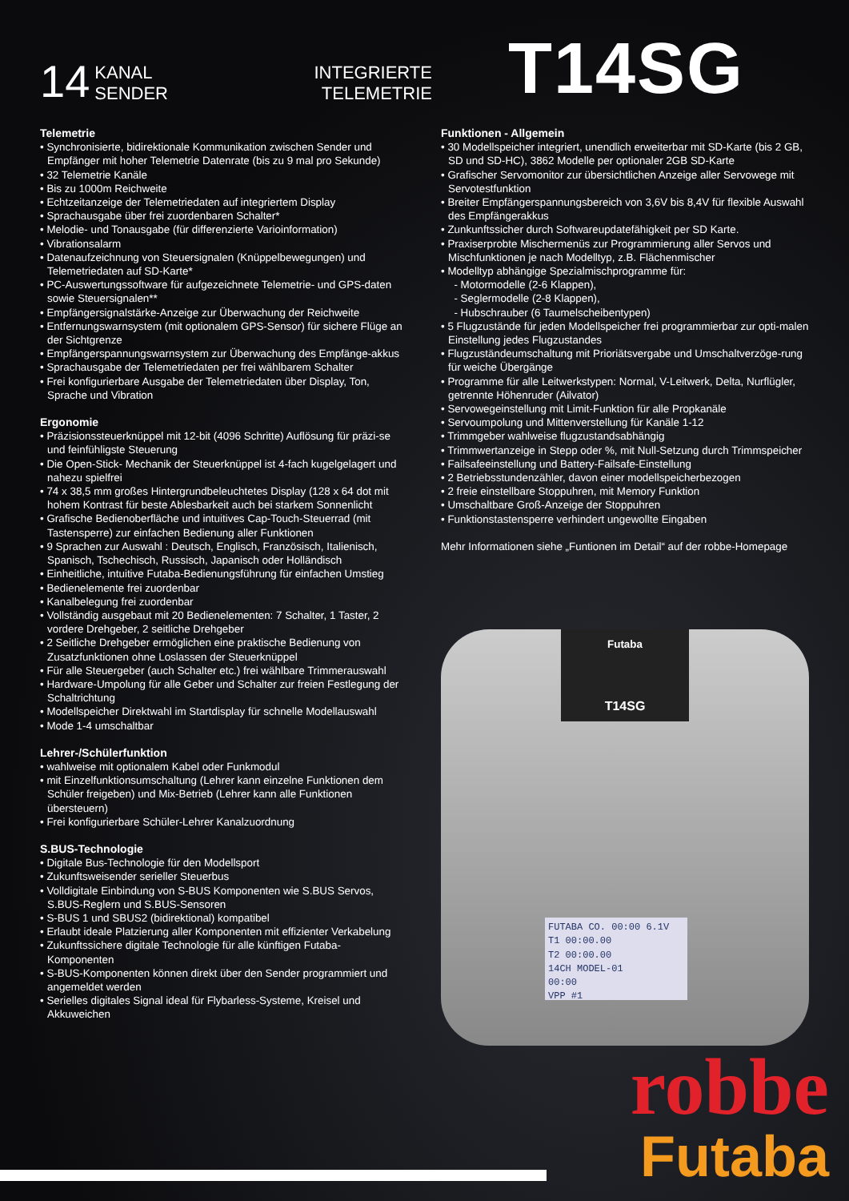14
KANAL
SENDER
INTEGRIERTE
TELEMETRIE
T14SG
Telemetrie
• Synchronisierte, bidirektionale Kommunikation zwischen Sender und Empfänger mit hoher Telemetrie Datenrate (bis zu 9 mal pro Sekunde)
• 32 Telemetrie Kanäle
• Bis zu 1000m Reichweite
• Echtzeitanzeige der Telemetriedaten auf integriertem Display
• Sprachausgabe über frei zuordenbaren Schalter*
• Melodie- und Tonausgabe (für differenzierte Varioinformation)
• Vibrationsalarm
• Datenaufzeichnung von Steuersignalen (Knüppelbewegungen) und Telemetriedaten auf SD-Karte*
• PC-Auswertungssoftware für aufgezeichnete Telemetrie- und GPS-daten sowie Steuersignalen**
• Empfängersignalstärke-Anzeige zur Überwachung der Reichweite
• Entfernungswarnsystem (mit optionalem GPS-Sensor) für sichere Flüge an der Sichtgrenze
• Empfängerspannungswarnsystem zur Überwachung des Empfänge-akkus
• Sprachausgabe der Telemetriedaten per frei wählbarem Schalter
• Frei konfigurierbare Ausgabe der Telemetriedaten über Display, Ton, Sprache und Vibration
Ergonomie
• Präzisionssteuerknüppel mit 12-bit (4096 Schritte) Auflösung für präzi-se und feinfühligste Steuerung
• Die Open-Stick- Mechanik der Steuerknüppel ist 4-fach kugelgelagert und nahezu spielfrei
• 74 x 38,5 mm großes Hintergrundbeleuchtetes Display (128 x 64 dot mit hohem Kontrast für beste Ablesbarkeit auch bei starkem Sonnenlicht
• Grafische Bedienoberfläche und intuitives Cap-Touch-Steuerrad (mit Tastensperre) zur einfachen Bedienung aller Funktionen
• 9 Sprachen zur Auswahl : Deutsch, Englisch, Französisch, Italienisch, Spanisch, Tschechisch, Russisch, Japanisch oder Holländisch
• Einheitliche, intuitive Futaba-Bedienungsführung für einfachen Umstieg
• Bedienelemente frei zuordenbar
• Kanalbelegung frei zuordenbar
• Vollständig ausgebaut mit 20 Bedienelementen: 7 Schalter, 1 Taster, 2 vordere Drehgeber, 2 seitliche Drehgeber
• 2 Seitliche Drehgeber ermöglichen eine praktische Bedienung von Zusatzfunktionen ohne Loslassen der Steuerknüppel
• Für alle Steuergeber (auch Schalter etc.) frei wählbare Trimmerauswahl
• Hardware-Umpolung für alle Geber und Schalter zur freien Festlegung der Schaltrichtung
• Modellspeicher Direktwahl im Startdisplay für schnelle Modellauswahl
• Mode 1-4 umschaltbar
Lehrer-/Schülerfunktion
• wahlweise mit optionalem Kabel oder Funkmodul
• mit Einzelfunktionsumschaltung (Lehrer kann einzelne Funktionen dem Schüler freigeben) und Mix-Betrieb (Lehrer kann alle Funktionen übersteuern)
• Frei konfigurierbare Schüler-Lehrer Kanalzuordnung
S.BUS-Technologie
• Digitale Bus-Technologie für den Modellsport
• Zukunftsweisender serieller Steuerbus
• Volldigitale Einbindung von S-BUS Komponenten wie S.BUS Servos, S.BUS-Reglern und S.BUS-Sensoren
• S-BUS 1 und SBUS2 (bidirektional) kompatibel
• Erlaubt ideale Platzierung aller Komponenten mit effizienter Verkabelung
• Zukunftssichere digitale Technologie für alle künftigen Futaba-Komponenten
• S-BUS-Komponenten können direkt über den Sender programmiert und angemeldet werden
• Serielles digitales Signal ideal für Flybarless-Systeme, Kreisel und Akkuweichen
Funktionen - Allgemein
• 30 Modellspeicher integriert, unendlich erweiterbar mit SD-Karte (bis 2 GB, SD und SD-HC), 3862 Modelle per optionaler 2GB SD-Karte
• Grafischer Servomonitor zur übersichtlichen Anzeige aller Servowege mit Servotestfunktion
• Breiter Empfängerspannungsbereich von 3,6V bis 8,4V für flexible Auswahl des Empfängerakkus
• Zunkunftssicher durch Softwareupdatefähigkeit per SD Karte.
• Praxiserprobte Mischermenüs zur Programmierung aller Servos und Mischfunktionen je nach Modelltyp, z.B. Flächenmischer
• Modelltyp abhängige Spezialmischprogramme für:
- Motormodelle (2-6 Klappen),
- Seglermodelle (2-8 Klappen),
- Hubschrauber (6 Taumelscheibentypen)
• 5 Flugzustände für jeden Modellspeicher frei programmierbar zur opti-malen Einstellung jedes Flugzustandes
• Flugzuständeumschaltung mit Prioriätsvergabe und Umschaltverzöge-rung für weiche Übergänge
• Programme für alle Leitwerkstypen: Normal, V-Leitwerk, Delta, Nurflügler, getrennte Höhenruder (Ailvator)
• Servowegeinstellung mit Limit-Funktion für alle Propkanäle
• Servoumpolung und Mittenverstellung für Kanäle 1-12
• Trimmgeber wahlweise flugzustandsabhängig
• Trimmwertanzeige in Stepp oder %, mit Null-Setzung durch Trimmspeicher
• Failsafeeinstellung und Battery-Failsafe-Einstellung
• 2 Betriebsstundenzähler, davon einer modellspeicherbezogen
• 2 freie einstellbare Stoppuhren, mit Memory Funktion
• Umschaltbare Groß-Anzeige der Stoppuhren
• Funktionstastensperre verhindert ungewollte Eingaben
Mehr Informationen siehe „Funtionen im Detail“ auf der robbe-Homepage
Futaba
T14SG
FUTABA CO. 00:00 6.1V
T1 00:00.00
T2 00:00.00
14CH MODEL-01
00:00
VPP #1
robbe
Futaba